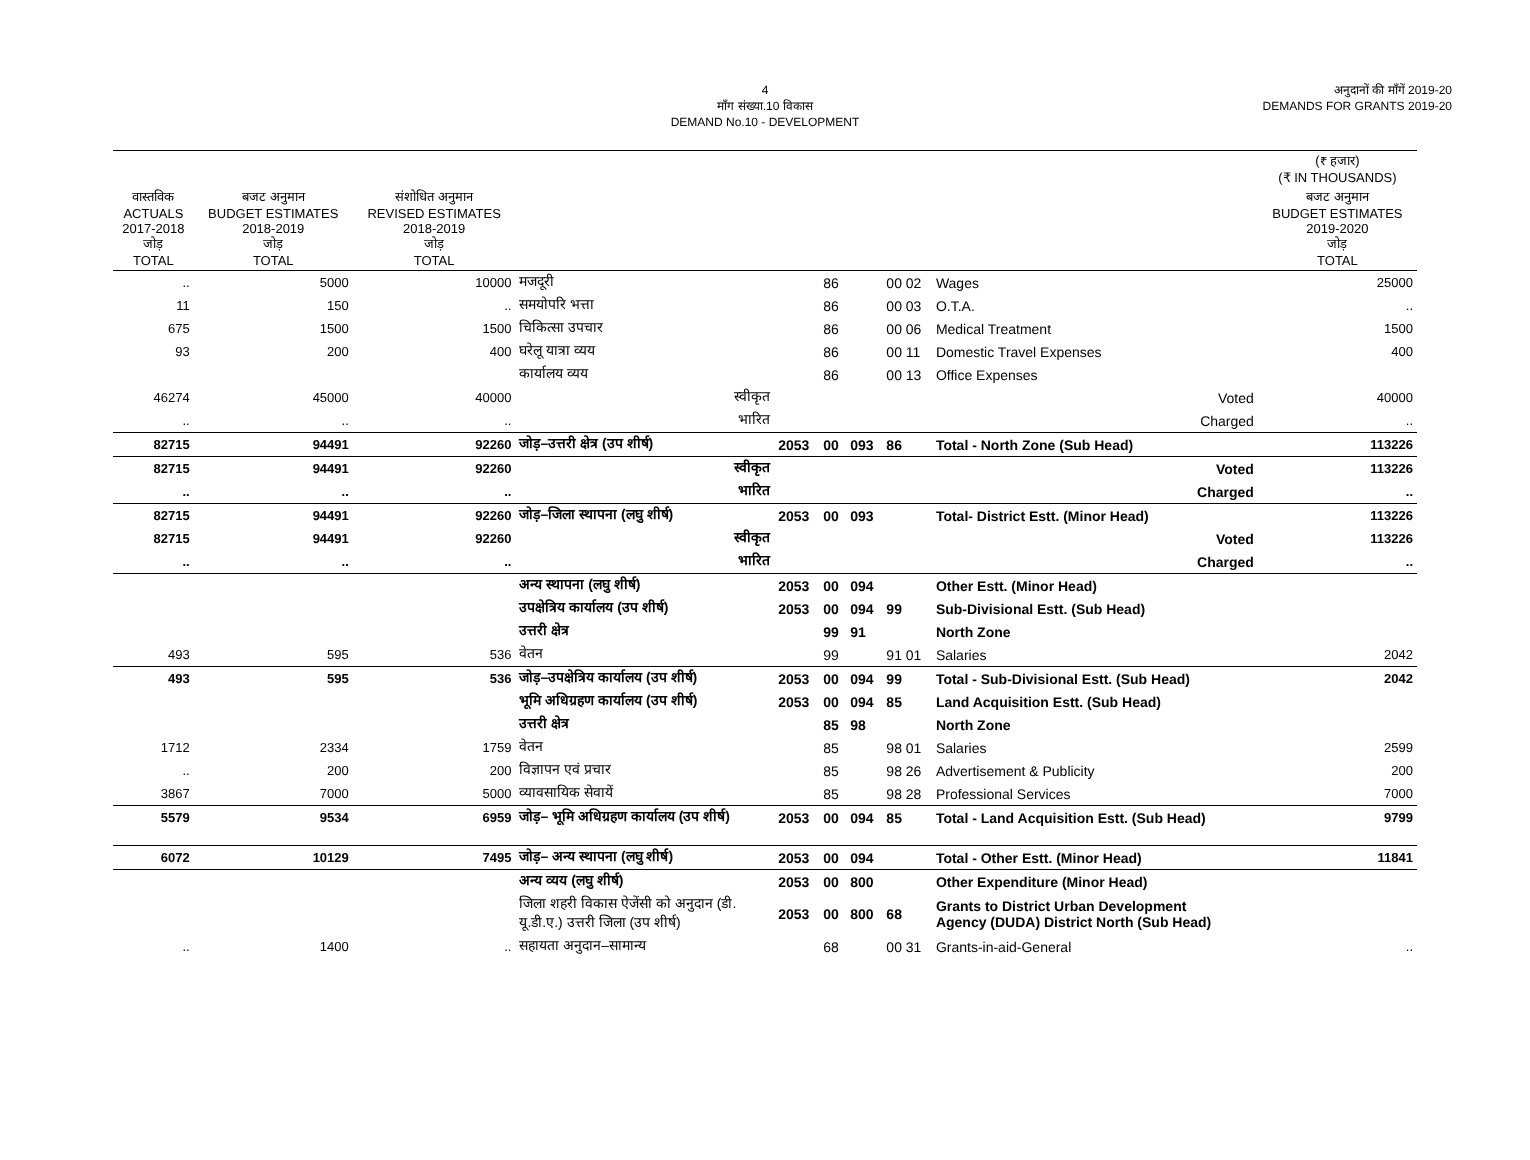4
माँग संख्या.10 विकास
DEMAND No.10 - DEVELOPMENT
अनुदानों की माँगें 2019-20
DEMANDS FOR GRANTS 2019-20
| | | | | | | | | | | (₹ हजार) (₹ IN THOUSANDS) |
| वास्तविक ACTUALS 2017-2018 जोड़ TOTAL | बजट अनुमान BUDGET ESTIMATES 2018-2019 जोड़ TOTAL | संशोधित अनुमान REVISED ESTIMATES 2018-2019 जोड़ TOTAL | | | | | | | | बजट अनुमान BUDGET ESTIMATES 2019-2020 जोड़ TOTAL |
| .. | 5000 | 10000 | मजदूरी | | 86 | | 00 02 | Wages | | 25000 |
| 11 | 150 | .. | समयोपरि भत्ता | | 86 | | 00 03 | O.T.A. | | .. |
| 675 | 1500 | 1500 | चिकित्सा उपचार | | 86 | | 00 06 | Medical Treatment | | 1500 |
| 93 | 200 | 400 | घरेलू यात्रा व्यय | | 86 | | 00 11 | Domestic Travel Expenses | | 400 |
| | | | कार्यालय व्यय | | 86 | | 00 13 | Office Expenses | | |
| 46274 | 45000 | 40000 | स्वीकृत | | | | | | Voted | 40000 |
| .. | .. | .. | भारित | | | | | | Charged | .. |
| 82715 | 94491 | 92260 | जोड़–उत्तरी क्षेत्र (उप शीर्ष) | 2053 | 00 | 093 | 86 | Total - North Zone (Sub Head) | | 113226 |
| 82715 | 94491 | 92260 | स्वीकृत | | | | | | Voted | 113226 |
| .. | .. | .. | भारित | | | | | | Charged | .. |
| 82715 | 94491 | 92260 | जोड़–जिला स्थापना (लघु शीर्ष) | 2053 | 00 | 093 | | Total- District Estt. (Minor Head) | | 113226 |
| 82715 | 94491 | 92260 | स्वीकृत | | | | | | Voted | 113226 |
| .. | .. | .. | भारित | | | | | | Charged | .. |
| | | | अन्य स्थापना (लघु शीर्ष) | 2053 | 00 | 094 | | Other Estt. (Minor Head) | | |
| | | | उपक्षेत्रिय कार्यालय (उप शीर्ष) | 2053 | 00 | 094 | 99 | Sub-Divisional Estt. (Sub Head) | | |
| | | | उत्तरी क्षेत्र | | 99 | 91 | | North Zone | | |
| 493 | 595 | 536 | वेतन | | 99 | | 91 01 | Salaries | | 2042 |
| 493 | 595 | 536 | जोड़–उपक्षेत्रिय कार्यालय (उप शीर्ष) | 2053 | 00 | 094 | 99 | Total - Sub-Divisional Estt. (Sub Head) | | 2042 |
| | | | भूमि अधिग्रहण कार्यालय (उप शीर्ष) | 2053 | 00 | 094 | 85 | Land Acquisition Estt. (Sub Head) | | |
| | | | उत्तरी क्षेत्र | | 85 | 98 | | North Zone | | |
| 1712 | 2334 | 1759 | वेतन | | 85 | | 98 01 | Salaries | | 2599 |
| .. | 200 | 200 | विज्ञापन एवं प्रचार | | 85 | | 98 26 | Advertisement & Publicity | | 200 |
| 3867 | 7000 | 5000 | व्यावसायिक सेवायें | | 85 | | 98 28 | Professional Services | | 7000 |
| 5579 | 9534 | 6959 | जोड़– भूमि अधिग्रहण कार्यालय (उप शीर्ष) | 2053 | 00 | 094 | 85 | Total - Land Acquisition Estt. (Sub Head) | | 9799 |
| 6072 | 10129 | 7495 | जोड़– अन्य स्थापना (लघु शीर्ष) | 2053 | 00 | 094 | | Total - Other Estt. (Minor Head) | | 11841 |
| | | | अन्य व्यय (लघु शीर्ष) | 2053 | 00 | 800 | | Other Expenditure (Minor Head) | | |
| | | | जिला शहरी विकास ऐजेंसी को अनुदान (डी. यू.डी.ए.) उत्तरी जिला (उप शीर्ष) | 2053 | 00 | 800 | 68 | Grants to District Urban Development Agency (DUDA) District North (Sub Head) | | |
| .. | 1400 | .. | सहायता अनुदान–सामान्य | | 68 | | 00 31 | Grants-in-aid-General | | .. |